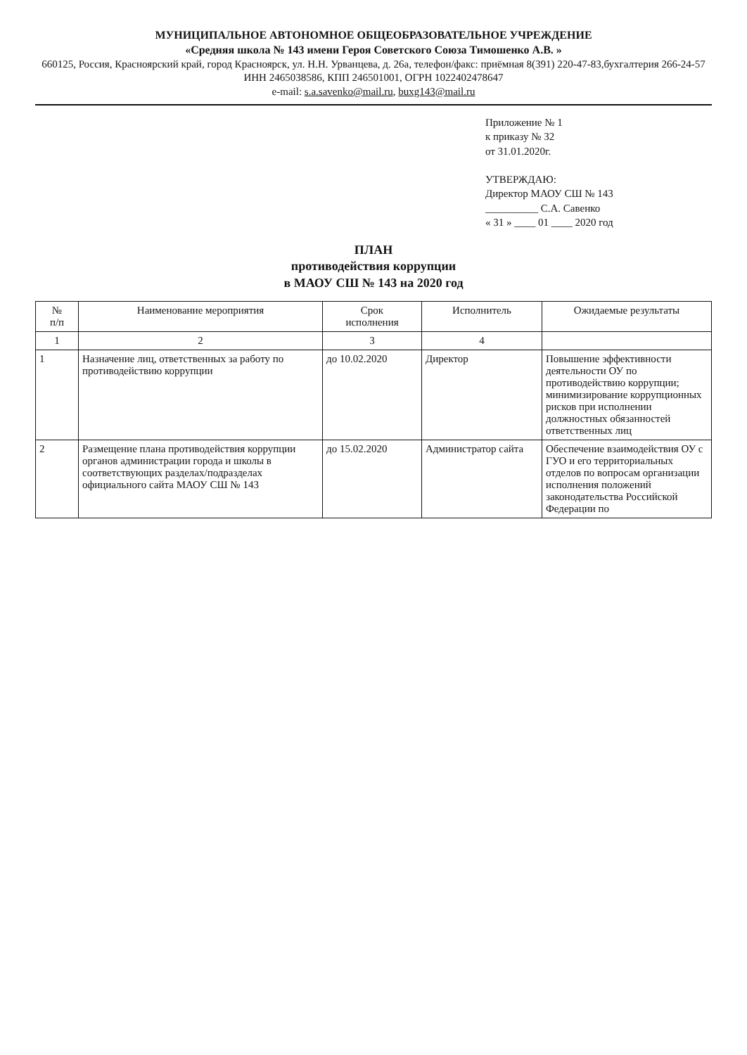МУНИЦИПАЛЬНОЕ АВТОНОМНОЕ ОБЩЕОБРАЗОВАТЕЛЬНОЕ УЧРЕЖДЕНИЕ
«Средняя школа № 143 имени Героя Советского Союза Тимошенко А.В. »
660125, Россия, Красноярский край, город Красноярск, ул. Н.Н. Урванцева, д. 26а, телефон/факс: приёмная 8(391) 220-47-83,бухгалтерия 266-24-57
ИНН 2465038586, КПП 246501001, ОГРН 1022402478647
e-mail: s.a.savenko@mail.ru, buxg143@mail.ru
Приложение № 1
к приказу № 32
от 31.01.2020г.
УТВЕРЖДАЮ:
Директор МАОУ СШ № 143
__________ С.А. Савенко
« 31 » ____ 01 ____ 2020 год
ПЛАН
противодействия коррупции
в МАОУ СШ № 143 на 2020 год
| № п/п | Наименование мероприятия | Срок исполнения | Исполнитель | Ожидаемые результаты |
| --- | --- | --- | --- | --- |
| 1 | 2 | 3 | 4 | |
| 1 | Назначение лиц, ответственных за работу по противодействию коррупции | до 10.02.2020 | Директор | Повышение эффективности деятельности ОУ по противодействию коррупции; минимизирование коррупционных рисков при исполнении должностных обязанностей ответственных лиц |
| 2 | Размещение плана противодействия коррупции органов администрации города и школы в соответствующих разделах/подразделах официального сайта МАОУ СШ № 143 | до 15.02.2020 | Администратор сайта | Обеспечение взаимодействия ОУ с ГУО и его территориальных отделов по вопросам организации исполнения положений законодательства Российской Федерации по |